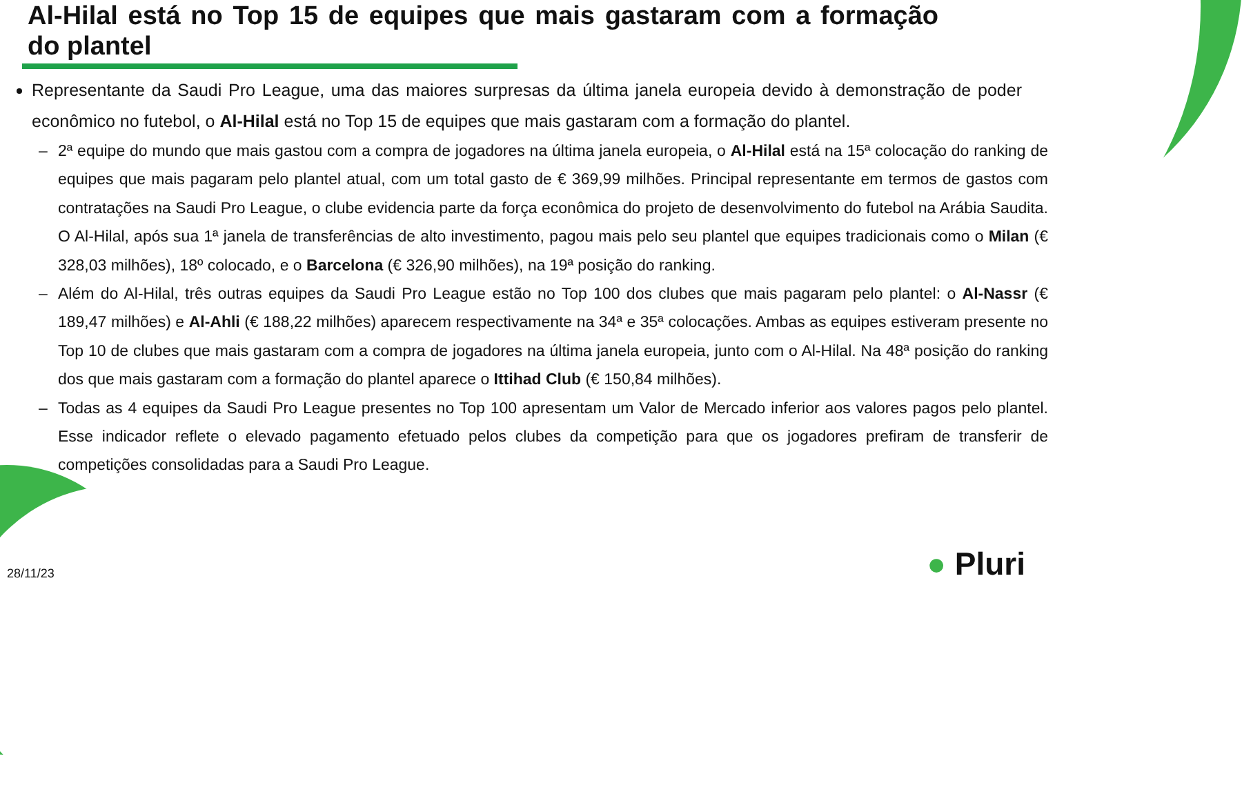Al-Hilal está no Top 15 de equipes que mais gastaram com a formação do plantel
Representante da Saudi Pro League, uma das maiores surpresas da última janela europeia devido à demonstração de poder econômico no futebol, o Al-Hilal está no Top 15 de equipes que mais gastaram com a formação do plantel.
– 2ª equipe do mundo que mais gastou com a compra de jogadores na última janela europeia, o Al-Hilal está na 15ª colocação do ranking de equipes que mais pagaram pelo plantel atual, com um total gasto de € 369,99 milhões. Principal representante em termos de gastos com contratações na Saudi Pro League, o clube evidencia parte da força econômica do projeto de desenvolvimento do futebol na Arábia Saudita. O Al-Hilal, após sua 1ª janela de transferências de alto investimento, pagou mais pelo seu plantel que equipes tradicionais como o Milan (€ 328,03 milhões), 18º colocado, e o Barcelona (€ 326,90 milhões), na 19ª posição do ranking.
– Além do Al-Hilal, três outras equipes da Saudi Pro League estão no Top 100 dos clubes que mais pagaram pelo plantel: o Al-Nassr (€ 189,47 milhões) e Al-Ahli (€ 188,22 milhões) aparecem respectivamente na 34ª e 35ª colocações. Ambas as equipes estiveram presente no Top 10 de clubes que mais gastaram com a compra de jogadores na última janela europeia, junto com o Al-Hilal. Na 48ª posição do ranking dos que mais gastaram com a formação do plantel aparece o Ittihad Club (€ 150,84 milhões).
– Todas as 4 equipes da Saudi Pro League presentes no Top 100 apresentam um Valor de Mercado inferior aos valores pagos pelo plantel. Esse indicador reflete o elevado pagamento efetuado pelos clubes da competição para que os jogadores prefiram de transferir de competições consolidadas para a Saudi Pro League.
28/11/23 ● Pluri